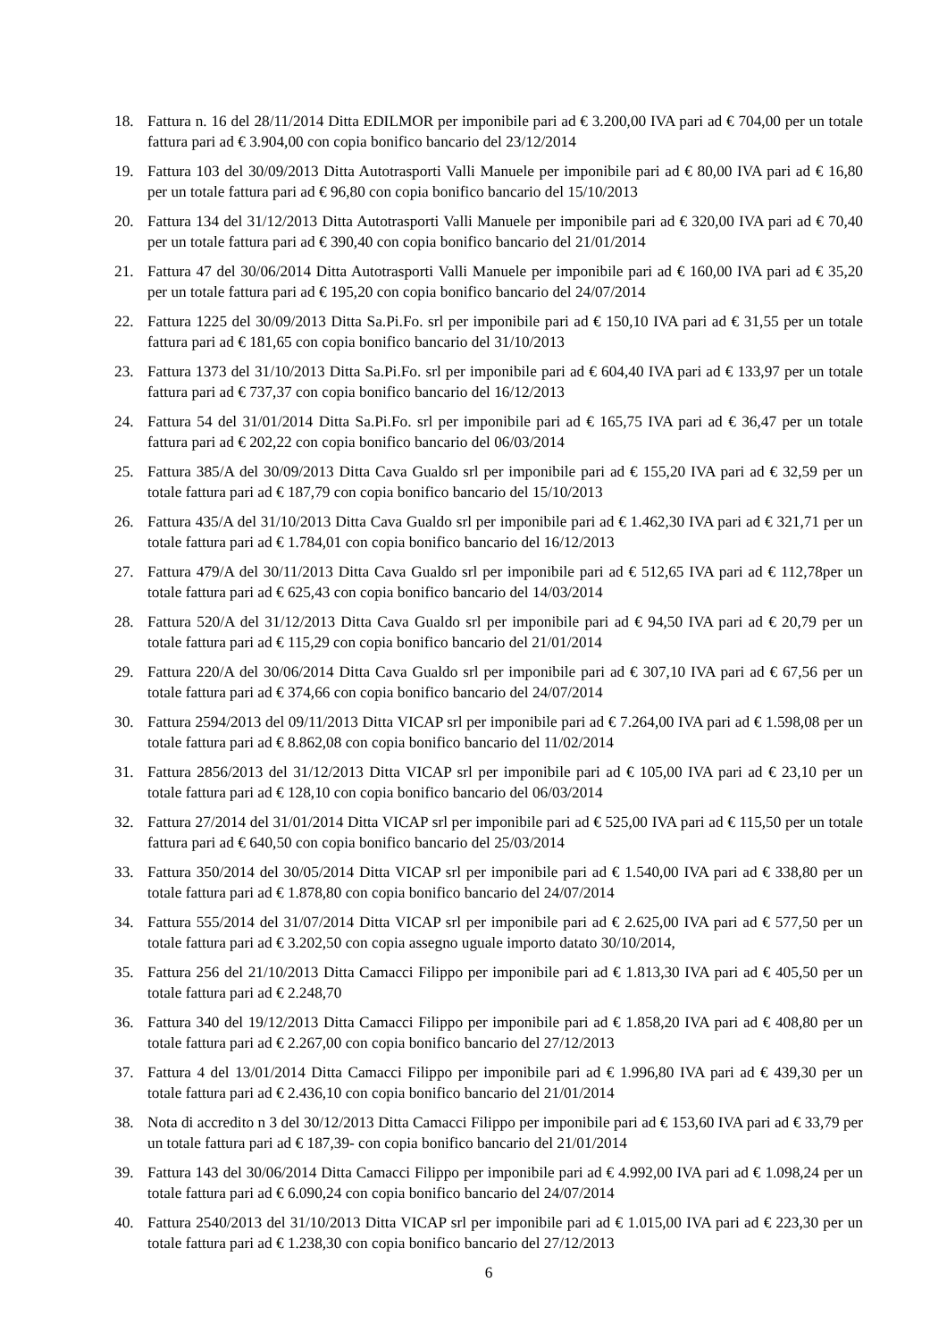18. Fattura n. 16 del 28/11/2014 Ditta EDILMOR per imponibile pari ad € 3.200,00 IVA pari ad € 704,00 per un totale fattura pari ad € 3.904,00 con copia bonifico bancario del 23/12/2014
19. Fattura 103 del 30/09/2013 Ditta Autotrasporti Valli Manuele per imponibile pari ad € 80,00 IVA pari ad € 16,80 per un totale fattura pari ad € 96,80 con copia bonifico bancario del 15/10/2013
20. Fattura 134 del 31/12/2013 Ditta Autotrasporti Valli Manuele per imponibile pari ad € 320,00 IVA pari ad € 70,40 per un totale fattura pari ad € 390,40 con copia bonifico bancario del 21/01/2014
21. Fattura 47 del 30/06/2014 Ditta Autotrasporti Valli Manuele per imponibile pari ad € 160,00 IVA pari ad € 35,20 per un totale fattura pari ad € 195,20 con copia bonifico bancario del 24/07/2014
22. Fattura 1225 del 30/09/2013 Ditta Sa.Pi.Fo. srl per imponibile pari ad € 150,10 IVA pari ad € 31,55 per un totale fattura pari ad € 181,65 con copia bonifico bancario del 31/10/2013
23. Fattura 1373 del 31/10/2013 Ditta Sa.Pi.Fo. srl per imponibile pari ad € 604,40 IVA pari ad € 133,97 per un totale fattura pari ad € 737,37 con copia bonifico bancario del 16/12/2013
24. Fattura 54 del 31/01/2014 Ditta Sa.Pi.Fo. srl per imponibile pari ad € 165,75 IVA pari ad € 36,47 per un totale fattura pari ad € 202,22 con copia bonifico bancario del 06/03/2014
25. Fattura 385/A del 30/09/2013 Ditta Cava Gualdo srl per imponibile pari ad € 155,20 IVA pari ad € 32,59 per un totale fattura pari ad € 187,79 con copia bonifico bancario del 15/10/2013
26. Fattura 435/A del 31/10/2013 Ditta Cava Gualdo srl per imponibile pari ad € 1.462,30 IVA pari ad € 321,71 per un totale fattura pari ad € 1.784,01 con copia bonifico bancario del 16/12/2013
27. Fattura 479/A del 30/11/2013 Ditta Cava Gualdo srl per imponibile pari ad € 512,65 IVA pari ad € 112,78per un totale fattura pari ad € 625,43 con copia bonifico bancario del 14/03/2014
28. Fattura 520/A del 31/12/2013 Ditta Cava Gualdo srl per imponibile pari ad € 94,50 IVA pari ad € 20,79 per un totale fattura pari ad € 115,29 con copia bonifico bancario del 21/01/2014
29. Fattura 220/A del 30/06/2014 Ditta Cava Gualdo srl per imponibile pari ad € 307,10 IVA pari ad € 67,56 per un totale fattura pari ad € 374,66 con copia bonifico bancario del 24/07/2014
30. Fattura 2594/2013 del 09/11/2013 Ditta VICAP srl per imponibile pari ad € 7.264,00 IVA pari ad € 1.598,08 per un totale fattura pari ad € 8.862,08 con copia bonifico bancario del 11/02/2014
31. Fattura 2856/2013 del 31/12/2013 Ditta VICAP srl per imponibile pari ad € 105,00 IVA pari ad € 23,10 per un totale fattura pari ad € 128,10 con copia bonifico bancario del 06/03/2014
32. Fattura 27/2014 del 31/01/2014 Ditta VICAP srl per imponibile pari ad € 525,00 IVA pari ad € 115,50 per un totale fattura pari ad € 640,50 con copia bonifico bancario del 25/03/2014
33. Fattura 350/2014 del 30/05/2014 Ditta VICAP srl per imponibile pari ad € 1.540,00 IVA pari ad € 338,80 per un totale fattura pari ad € 1.878,80 con copia bonifico bancario del 24/07/2014
34. Fattura 555/2014 del 31/07/2014 Ditta VICAP srl per imponibile pari ad € 2.625,00 IVA pari ad € 577,50 per un totale fattura pari ad € 3.202,50 con copia assegno uguale importo datato 30/10/2014,
35. Fattura 256 del 21/10/2013 Ditta Camacci Filippo per imponibile pari ad € 1.813,30 IVA pari ad € 405,50 per un totale fattura pari ad € 2.248,70
36. Fattura 340 del 19/12/2013 Ditta Camacci Filippo per imponibile pari ad € 1.858,20 IVA pari ad € 408,80 per un totale fattura pari ad € 2.267,00 con copia bonifico bancario del 27/12/2013
37. Fattura 4 del 13/01/2014 Ditta Camacci Filippo per imponibile pari ad € 1.996,80 IVA pari ad € 439,30 per un totale fattura pari ad € 2.436,10 con copia bonifico bancario del 21/01/2014
38. Nota di accredito n 3 del 30/12/2013 Ditta Camacci Filippo per imponibile pari ad € 153,60 IVA pari ad € 33,79 per un totale fattura pari ad € 187,39- con copia bonifico bancario del 21/01/2014
39. Fattura 143 del 30/06/2014 Ditta Camacci Filippo per imponibile pari ad € 4.992,00 IVA pari ad € 1.098,24 per un totale fattura pari ad € 6.090,24 con copia bonifico bancario del 24/07/2014
40. Fattura 2540/2013 del 31/10/2013 Ditta VICAP srl per imponibile pari ad € 1.015,00 IVA pari ad € 223,30 per un totale fattura pari ad € 1.238,30 con copia bonifico bancario del 27/12/2013
6